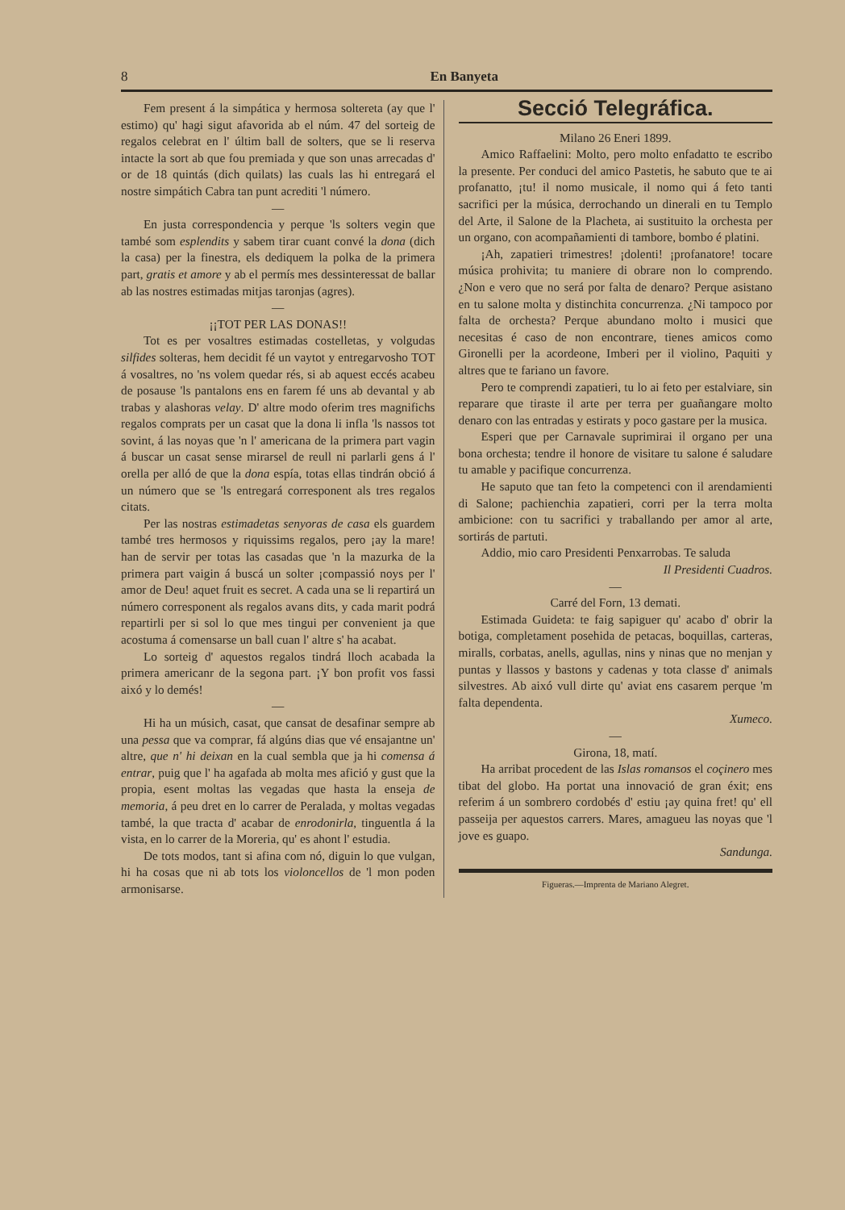8 En Banyeta
Fem present á la simpática y hermosa soltereta (ay que l' estimo) qu' hagi sigut afavorida ab el núm. 47 del sorteig de regalos celebrat en l' últim ball de solters, que se li reserva intacte la sort ab que fou premiada y que son unas arrecadas d' or de 18 quintás (dich quilats) las cuals las hi entregará el nostre simpátich Cabra tan punt acrediti 'l número.
—
En justa correspondencia y perque 'ls solters vegin que també som esplendits y sabem tirar cuant convé la dona (dich la casa) per la finestra, els dediquem la polka de la primera part, gratis et amore y ab el permís mes dessinteressat de ballar ab las nostres estimadas mitjas taronjas (agres).
—
¡¡TOT PER LAS DONAS!!
Tot es per vosaltres estimadas costelletas, y volgudas silfides solteras, hem decidit fé un vaytot y entregarvosho TOT á vosaltres, no 'ns volem quedar rés, si ab aquest eccés acabeu de posause 'ls pantalons ens en farem fé uns ab devantal y ab trabas y alashoras velay. D' altre modo oferim tres magnifichs regalos comprats per un casat que la dona li infla 'ls nassos tot sovint, á las noyas que 'n l' americana de la primera part vagin á buscar un casat sense mirarsel de reull ni parlarli gens á l' orella per alló de que la dona espía, totas ellas tindrán obció á un número que se 'ls entregará corresponent als tres regalos citats.
Per las nostras estimadetas senyoras de casa els guardem també tres hermosos y riquissims regalos, pero ¡ay la mare! han de servir per totas las casadas que 'n la mazurka de la primera part vaigin á buscá un solter ¡compassió noys per l' amor de Deu! aquet fruit es secret. A cada una se li repartirá un número corresponent als regalos avans dits, y cada marit podrá repartirli per si sol lo que mes tingui per convenient ja que acostuma á comensarse un ball cuan l' altre s' ha acabat.
Lo sorteig d' aquestos regalos tindrá lloch acabada la primera americanr de la segona part. ¡Y bon profit vos fassi aixó y lo demés!
—
Hi ha un músich, casat, que cansat de desafinar sempre ab una pessa que va comprar, fá algúns dias que vé ensajantne un' altre, que n' hi deixan en la cual sembla que ja hi comensa á entrar, puig que l' ha agafada ab molta mes afició y gust que la propia, esent moltas las vegadas que hasta la enseja de memoria, á peu dret en lo carrer de Peralada, y moltas vegadas també, la que tracta d' acabar de enrodonirla, tinguentla á la vista, en lo carrer de la Moreria, qu' es ahont l' estudia.
De tots modos, tant si afina com nó, diguin lo que vulgan, hi ha cosas que ni ab tots los violoncellos de 'l mon poden armonisarse.
Secció Telegráfica.
Milano 26 Eneri 1899.
Amico Raffaelini: Molto, pero molto enfadatto te escribo la presente. Per conduci del amico Pastetis, he sabuto que te ai profanatto, ¡tu! il nomo musicale, il nomo qui á feto tanti sacrifici per la música, derrochando un dinerali en tu Templo del Arte, il Salone de la Placheta, ai sustituito la orchesta per un organo, con acompañamienti di tambore, bombo é platini.
¡Ah, zapatieri trimestres! ¡dolenti! ¡profanatore! tocare música prohivita; tu maniere di obrare non lo comprendo. ¿Non e vero que no será por falta de denaro? Perque asistano en tu salone molta y distinchita concurrenza. ¿Ni tampoco por falta de orchesta? Perque abundano molto i musici que necesitas é caso de non encontrare, tienes amicos como Gironelli per la acordeone, Imberi per il violino, Paquiti y altres que te fariano un favore.
Pero te comprendi zapatieri, tu lo ai feto per estalviare, sin reparare que tiraste il arte per terra per guañangare molto denaro con las entradas y estirats y poco gastare per la musica.
Esperi que per Carnavale suprimirai il organo per una bona orchesta; tendre il honore de visitare tu salone é saludare tu amable y pacifique concurrenza.
He saputo que tan feto la competenci con il arendamienti di Salone; pachienchia zapatieri, corri per la terra molta ambicione: con tu sacrifici y traballando per amor al arte, sortirás de partuti.
Addio, mio caro Presidenti Penxarrobas. Te saluda
Il Presidenti Cuadros.
—
Carré del Forn, 13 demati.
Estimada Guideta: te faig sapiguer qu' acabo d' obrir la botiga, completament posehida de petacas, boquillas, carteras, miralls, corbatas, anells, agullas, nins y ninas que no menjan y puntas y llassos y bastons y cadenas y tota classe d' animals silvestres. Ab aixó vull dirte qu' aviat ens casarem perque 'm falta dependenta.
Xumeco.
—
Girona, 18, matí.
Ha arribat procedent de las Islas romansos el coçinero mes tibat del globo. Ha portat una innovació de gran éxit; ens referim á un sombrero cordobés d' estiu ¡ay quina fret! qu' ell passeija per aquestos carrers. Mares, amagueu las noyas que 'l jove es guapo.
Sandunga.
Figueras.—Imprenta de Mariano Alegret.